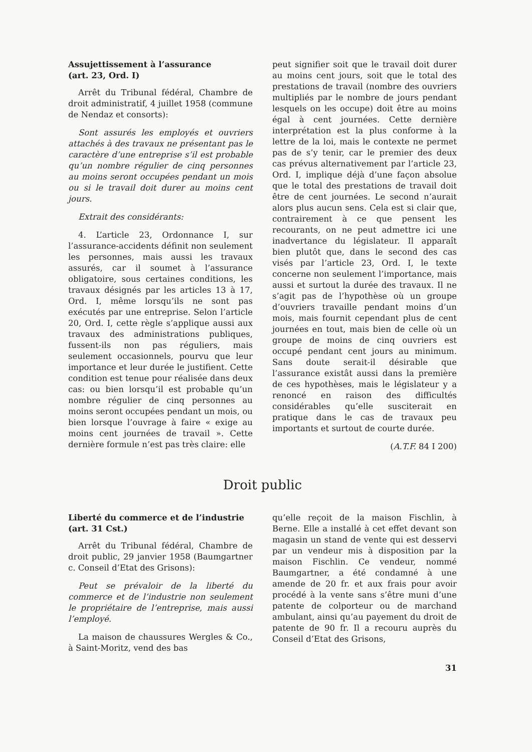Assujettissement à l’assurance
(art. 23, Ord. I)
Arrêt du Tribunal fédéral, Chambre de droit administratif, 4 juillet 1958 (commune de Nendaz et consorts):
Sont assurés les employés et ouvriers attachés à des travaux ne présentant pas le caractère d’une entreprise s’il est probable qu’un nombre régulier de cinq personnes au moins seront occupées pendant un mois ou si le travail doit durer au moins cent jours.
Extrait des considérants:
4. L’article 23, Ordonnance I, sur l’assurance-accidents définit non seulement les personnes, mais aussi les travaux assurés, car il soumet à l’assurance obligatoire, sous certaines conditions, les travaux désignés par les articles 13 à 17, Ord. I, même lorsqu’ils ne sont pas exécutés par une entreprise. Selon l’article 20, Ord. I, cette règle s’applique aussi aux travaux des administrations publiques, fussent-ils non pas réguliers, mais seulement occasionnels, pourvu que leur importance et leur durée le justifient. Cette condition est tenue pour réalisée dans deux cas: ou bien lorsqu’il est probable qu’un nombre régulier de cinq personnes au moins seront occupées pendant un mois, ou bien lorsque l’ouvrage à faire « exige au moins cent journées de travail ». Cette dernière formule n’est pas très claire: elle
peut signifier soit que le travail doit durer au moins cent jours, soit que le total des prestations de travail (nombre des ouvriers multipliés par le nombre de jours pendant lesquels on les occupe) doit être au moins égal à cent journées. Cette dernière interprétation est la plus conforme à la lettre de la loi, mais le contexte ne permet pas de s’y tenir, car le premier des deux cas prévus alternativement par l’article 23, Ord. I, implique déjà d’une façon absolue que le total des prestations de travail doit être de cent journées. Le second n’aurait alors plus aucun sens. Cela est si clair que, contrairement à ce que pensent les recourants, on ne peut admettre ici une inadvertance du législateur. Il apparaît bien plutôt que, dans le second des cas visés par l’article 23, Ord. I, le texte concerne non seulement l’importance, mais aussi et surtout la durée des travaux. Il ne s’agit pas de l’hypothèse où un groupe d’ouvriers travaille pendant moins d’un mois, mais fournit cependant plus de cent journées en tout, mais bien de celle où un groupe de moins de cinq ouvriers est occupé pendant cent jours au minimum. Sans doute serait-il désirable que l’assurance existât aussi dans la première de ces hypothèses, mais le législateur y a renoncé en raison des difficultés considérables qu’elle susciterait en pratique dans le cas de travaux peu importants et surtout de courte durée.
(A.T.F. 84 I 200)
Droit public
Liberté du commerce et de l’industrie
(art. 31 Cst.)
Arrêt du Tribunal fédéral, Chambre de droit public, 29 janvier 1958 (Baumgartner c. Conseil d’Etat des Grisons):
Peut se prévaloir de la liberté du commerce et de l’industrie non seulement le propriétaire de l’entreprise, mais aussi l’employé.
La maison de chaussures Wergles & Co., à Saint-Moritz, vend des bas
qu’elle reçoit de la maison Fischlin, à Berne. Elle a installé à cet effet devant son magasin un stand de vente qui est desservi par un vendeur mis à disposition par la maison Fischlin. Ce vendeur, nommé Baumgartner, a été condamné à une amende de 20 fr. et aux frais pour avoir procédé à la vente sans s’être muni d’une patente de colporteur ou de marchand ambulant, ainsi qu’au payement du droit de patente de 90 fr. Il a recouru auprès du Conseil d’Etat des Grisons,
31